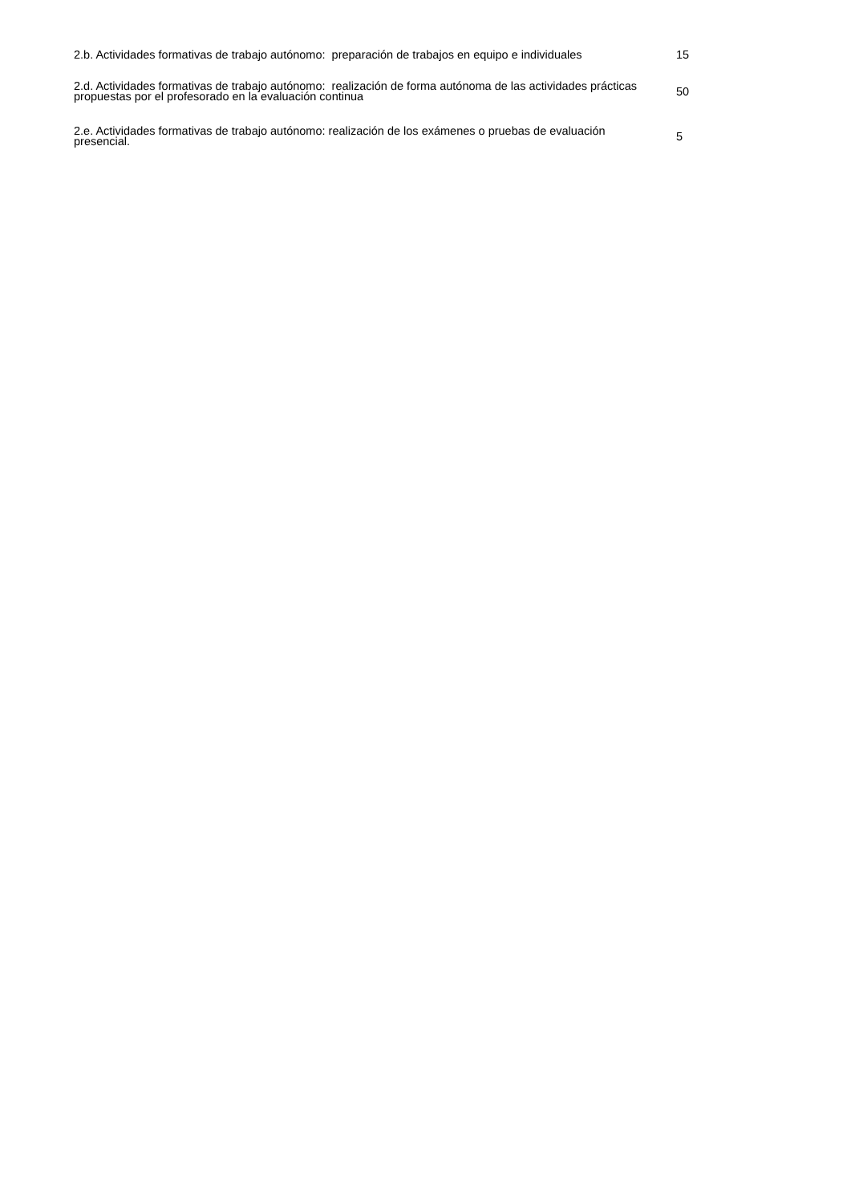| 2.b. Actividades formativas de trabajo autónomo: preparación de trabajos en equipo e individuales | 15 |
| 2.d. Actividades formativas de trabajo autónomo: realización de forma autónoma de las actividades prácticas propuestas por el profesorado en la evaluación continua | 50 |
| 2.e. Actividades formativas de trabajo autónomo: realización de los exámenes o pruebas de evaluación presencial. | 5 |